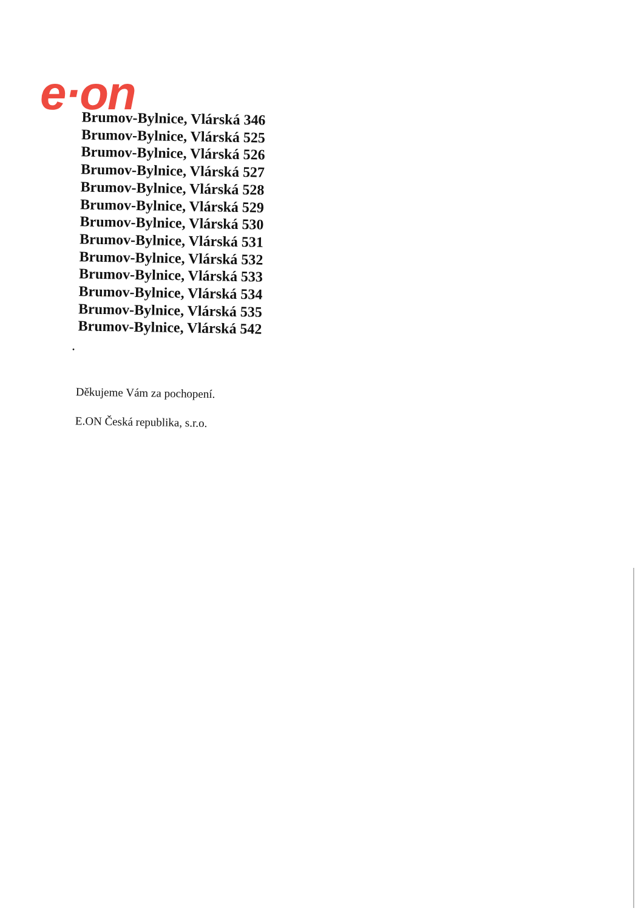e·on
Brumov-Bylnice, Vlárská 346
Brumov-Bylnice, Vlárská 525
Brumov-Bylnice, Vlárská 526
Brumov-Bylnice, Vlárská 527
Brumov-Bylnice, Vlárská 528
Brumov-Bylnice, Vlárská 529
Brumov-Bylnice, Vlárská 530
Brumov-Bylnice, Vlárská 531
Brumov-Bylnice, Vlárská 532
Brumov-Bylnice, Vlárská 533
Brumov-Bylnice, Vlárská 534
Brumov-Bylnice, Vlárská 535
Brumov-Bylnice, Vlárská 542
.
Děkujeme Vám za pochopení.
E.ON Česká republika, s.r.o.